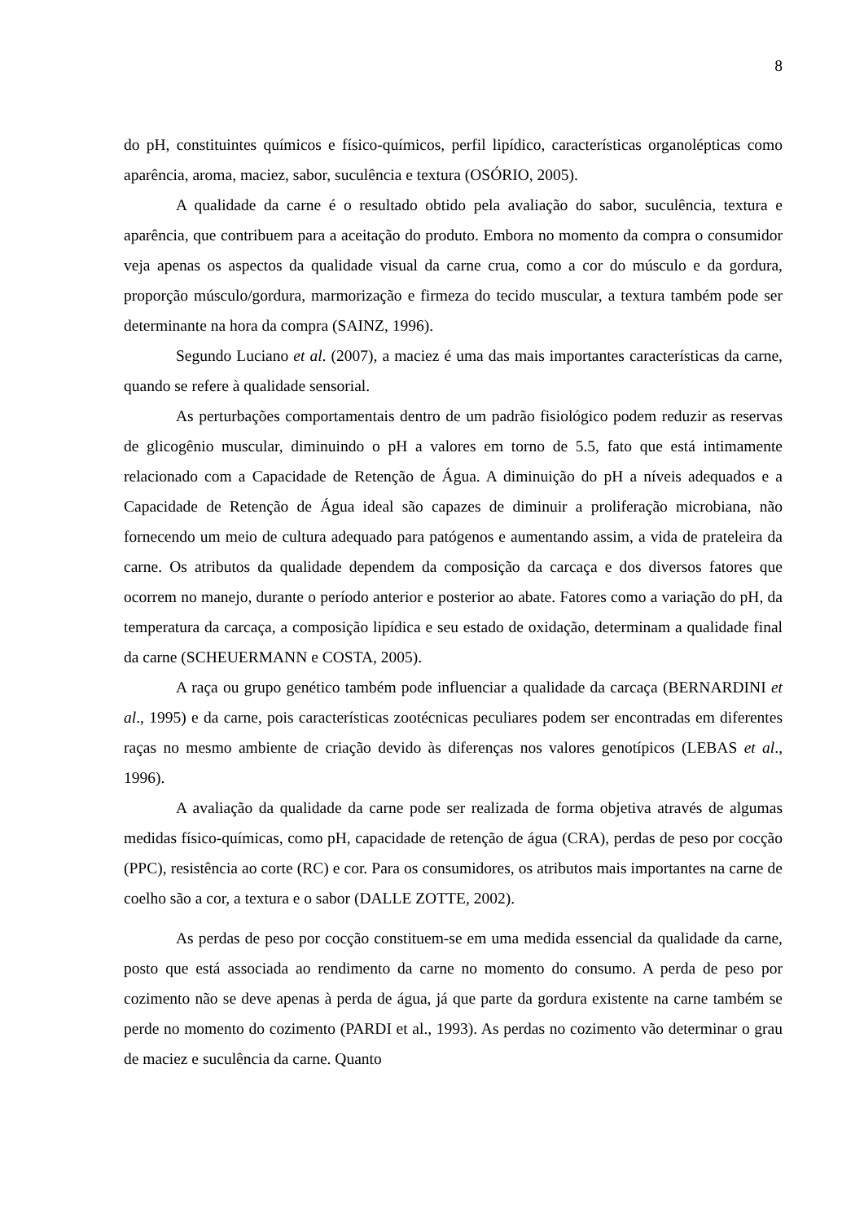8
do pH, constituintes químicos e físico-químicos, perfil lipídico, características organolépticas como aparência, aroma, maciez, sabor, suculência e textura (OSÓRIO, 2005).
A qualidade da carne é o resultado obtido pela avaliação do sabor, suculência, textura e aparência, que contribuem para a aceitação do produto. Embora no momento da compra o consumidor veja apenas os aspectos da qualidade visual da carne crua, como a cor do músculo e da gordura, proporção músculo/gordura, marmorização e firmeza do tecido muscular, a textura também pode ser determinante na hora da compra (SAINZ, 1996).
Segundo Luciano et al. (2007), a maciez é uma das mais importantes características da carne, quando se refere à qualidade sensorial.
As perturbações comportamentais dentro de um padrão fisiológico podem reduzir as reservas de glicogênio muscular, diminuindo o pH a valores em torno de 5.5, fato que está intimamente relacionado com a Capacidade de Retenção de Água. A diminuição do pH a níveis adequados e a Capacidade de Retenção de Água ideal são capazes de diminuir a proliferação microbiana, não fornecendo um meio de cultura adequado para patógenos e aumentando assim, a vida de prateleira da carne. Os atributos da qualidade dependem da composição da carcaça e dos diversos fatores que ocorrem no manejo, durante o período anterior e posterior ao abate. Fatores como a variação do pH, da temperatura da carcaça, a composição lipídica e seu estado de oxidação, determinam a qualidade final da carne (SCHEUERMANN e COSTA, 2005).
A raça ou grupo genético também pode influenciar a qualidade da carcaça (BERNARDINI et al., 1995) e da carne, pois características zootécnicas peculiares podem ser encontradas em diferentes raças no mesmo ambiente de criação devido às diferenças nos valores genotípicos (LEBAS et al., 1996).
A avaliação da qualidade da carne pode ser realizada de forma objetiva através de algumas medidas físico-químicas, como pH, capacidade de retenção de água (CRA), perdas de peso por cocção (PPC), resistência ao corte (RC) e cor. Para os consumidores, os atributos mais importantes na carne de coelho são a cor, a textura e o sabor (DALLE ZOTTE, 2002).
As perdas de peso por cocção constituem-se em uma medida essencial da qualidade da carne, posto que está associada ao rendimento da carne no momento do consumo. A perda de peso por cozimento não se deve apenas à perda de água, já que parte da gordura existente na carne também se perde no momento do cozimento (PARDI et al., 1993). As perdas no cozimento vão determinar o grau de maciez e suculência da carne. Quanto